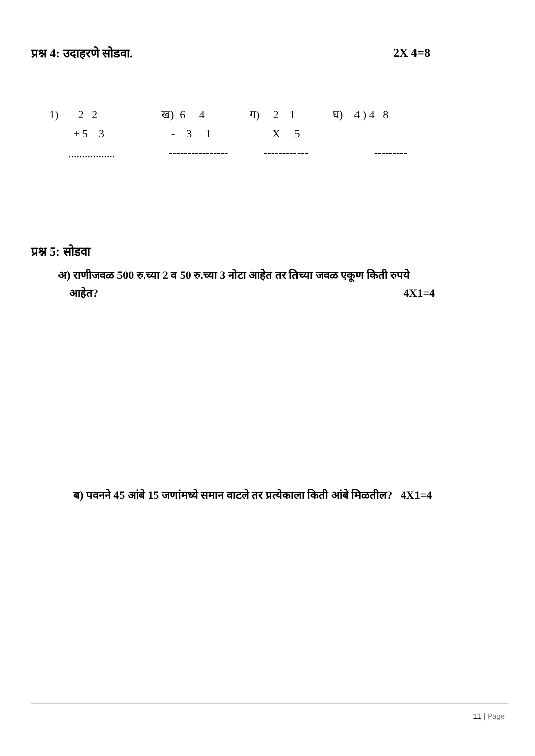प्रश्न 4: उदाहरणे सोडवा. 2X 4=8
1) 2 2
ख) 6 4
ग) 2 1
घ) 4 ) 4 8
+ 5 3
- 3 1
X 5
.................
----------------
------------
---------
प्रश्न 5: सोडवा
अ) राणीजवळ 500 रु.च्या 2 व 50 रु.च्या 3 नोटा आहेत तर तिच्या जवळ एकूण किती रुपये
आहेत? 4X1=4
ब) पवनने 45 आंबे 15 जणांमध्ये समान वाटले तर प्रत्येकाला किती आंबे मिळतील? 4X1=4
11 | Page